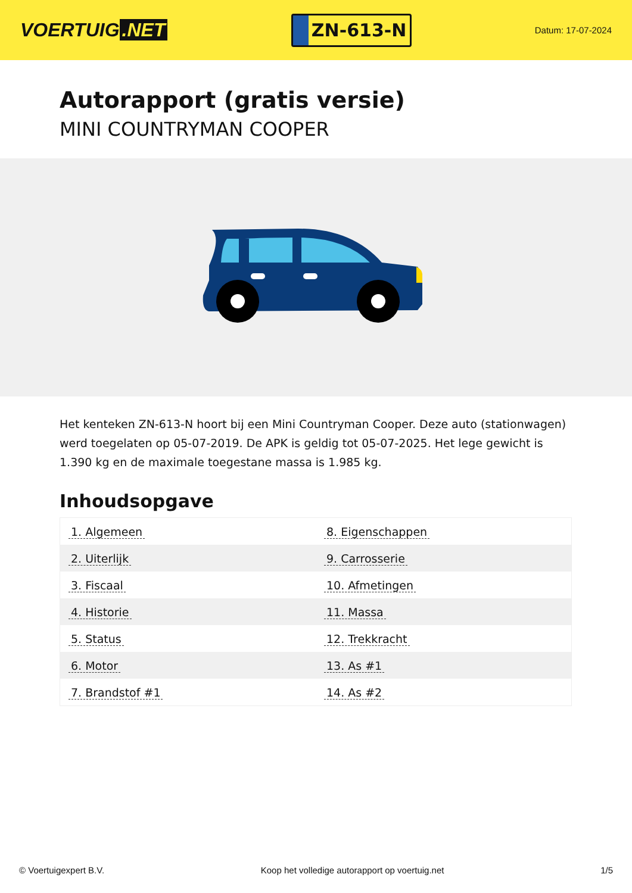VOERTUIG.NET
ZN-613-N
Datum: 17-07-2024
Autorapport (gratis versie)
MINI COUNTRYMAN COOPER
Het kenteken ZN-613-N hoort bij een Mini Countryman Cooper. Deze auto (stationwagen) werd toegelaten op 05-07-2019. De APK is geldig tot 05-07-2025. Het lege gewicht is 1.390 kg en de maximale toegestane massa is 1.985 kg.
Inhoudsopgave
| 1. Algemeen | 8. Eigenschappen |
| 2. Uiterlijk | 9. Carrosserie |
| 3. Fiscaal | 10. Afmetingen |
| 4. Historie | 11. Massa |
| 5. Status | 12. Trekkracht |
| 6. Motor | 13. As #1 |
| 7. Brandstof #1 | 14. As #2 |
© Voertuigexpert B.V. Koop het volledige autorapport op voertuig.net 1/5